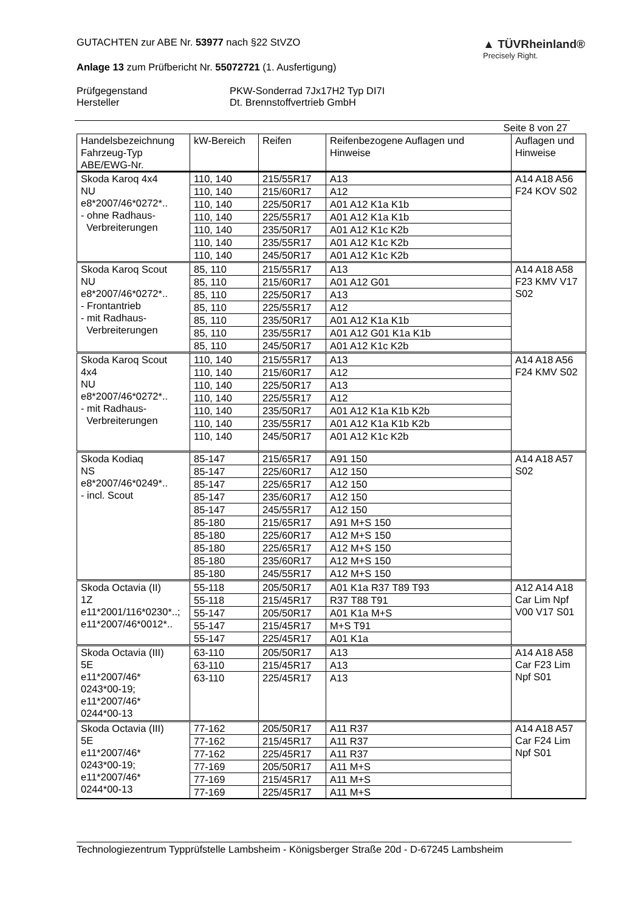GUTACHTEN zur ABE Nr. 53977 nach §22 StVZO
Anlage 13 zum Prüfbericht Nr. 55072721 (1. Ausfertigung)
▲ TÜVRheinland®
Precisely Right.
Prüfgegenstand PKW-Sonderrad 7Jx17H2 Typ DI7I Hersteller Dt. Brennstoffvertrieb GmbH
Seite 8 von 27
| Handelsbezeichnung Fahrzeug-Typ ABE/EWG-Nr. | kW-Bereich | Reifen | Reifenbezogene Auflagen und Hinweise | Auflagen und Hinweise |
| --- | --- | --- | --- | --- |
| Skoda Karoq 4x4 NU e8*2007/46*0272*.. - ohne Radhaus- Verbreiterungen | 110, 140 | 215/55R17 | A13 | A14 A18 A56 F24 KOV S02 |
| | 110, 140 | 215/60R17 | A12 | |
| | 110, 140 | 225/50R17 | A01 A12 K1a K1b | |
| | 110, 140 | 225/55R17 | A01 A12 K1a K1b | |
| | 110, 140 | 235/50R17 | A01 A12 K1c K2b | |
| | 110, 140 | 235/55R17 | A01 A12 K1c K2b | |
| | 110, 140 | 245/50R17 | A01 A12 K1c K2b | |
| Skoda Karoq Scout NU e8*2007/46*0272*.. - Frontantrieb - mit Radhaus- Verbreiterungen | 85, 110 | 215/55R17 | A13 | A14 A18 A58 F23 KMV V17 S02 |
| | 85, 110 | 215/60R17 | A01 A12 G01 | |
| | 85, 110 | 225/50R17 | A13 | |
| | 85, 110 | 225/55R17 | A12 | |
| | 85, 110 | 235/50R17 | A01 A12 K1a K1b | |
| | 85, 110 | 235/55R17 | A01 A12 G01 K1a K1b | |
| | 85, 110 | 245/50R17 | A01 A12 K1c K2b | |
| Skoda Karoq Scout 4x4 NU e8*2007/46*0272*.. - mit Radhaus- Verbreiterungen | 110, 140 | 215/55R17 | A13 | A14 A18 A56 F24 KMV S02 |
| | 110, 140 | 215/60R17 | A12 | |
| | 110, 140 | 225/50R17 | A13 | |
| | 110, 140 | 225/55R17 | A12 | |
| | 110, 140 | 235/50R17 | A01 A12 K1a K1b K2b | |
| | 110, 140 | 235/55R17 | A01 A12 K1a K1b K2b | |
| | 110, 140 | 245/50R17 | A01 A12 K1c K2b | |
| Skoda Kodiaq NS e8*2007/46*0249*.. - incl. Scout | 85-147 | 215/65R17 | A91 150 | A14 A18 A57 S02 |
| | 85-147 | 225/60R17 | A12 150 | |
| | 85-147 | 225/65R17 | A12 150 | |
| | 85-147 | 235/60R17 | A12 150 | |
| | 85-147 | 245/55R17 | A12 150 | |
| | 85-180 | 215/65R17 | A91 M+S 150 | |
| | 85-180 | 225/60R17 | A12 M+S 150 | |
| | 85-180 | 225/65R17 | A12 M+S 150 | |
| | 85-180 | 235/60R17 | A12 M+S 150 | |
| | 85-180 | 245/55R17 | A12 M+S 150 | |
| Skoda Octavia (II) 1Z e11*2001/116*0230*..; e11*2007/46*0012*.. | 55-118 | 205/50R17 | A01 K1a R37 T89 T93 | A12 A14 A18 Car Lim Npf V00 V17 S01 |
| | 55-118 | 215/45R17 | R37 T88 T91 | |
| | 55-147 | 205/50R17 | A01 K1a M+S | |
| | 55-147 | 215/45R17 | M+S T91 | |
| | 55-147 | 225/45R17 | A01 K1a | |
| Skoda Octavia (III) 5E e11*2007/46* 0243*00-19; e11*2007/46* 0244*00-13 | 63-110 | 205/50R17 | A13 | A14 A18 A58 Car F23 Lim Npf S01 |
| | 63-110 | 215/45R17 | A13 | |
| | 63-110 | 225/45R17 | A13 | |
| Skoda Octavia (III) 5E e11*2007/46* 0243*00-19; e11*2007/46* 0244*00-13 | 77-162 | 205/50R17 | A11 R37 | A14 A18 A57 Car F24 Lim Npf S01 |
| | 77-162 | 215/45R17 | A11 R37 | |
| | 77-162 | 225/45R17 | A11 R37 | |
| | 77-169 | 205/50R17 | A11 M+S | |
| | 77-169 | 215/45R17 | A11 M+S | |
| | 77-169 | 225/45R17 | A11 M+S | |
Technologiezentrum Typprüfstelle Lambsheim - Königsberger Straße 20d - D-67245 Lambsheim